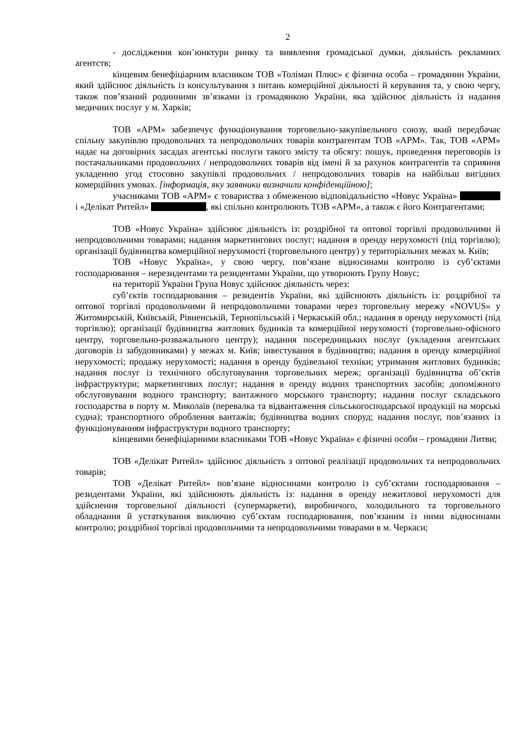2
- дослідження кон’юнктури ринку та виявлення громадської думки, діяльність рекламних агентств;
кінцевим бенефіціарним власником ТОВ «Толіман Плюс» є фізична особа – громадянин України, який здійснює діяльність із консультування з питань комерційної діяльності й керування та, у свою чергу, також пов’язаний родинними зв’язками із громадянкою України, яка здійснює діяльність із надання медичних послуг у м. Харків;
ТОВ «АРМ» забезпечує функціонування торговельно-закупівельного союзу, який передбачає спільну закупівлю продовольчих та непродовольчих товарів контрагентам ТОВ «АРМ». Так, ТОВ «АРМ» надає на договірних засадах агентські послуги такого змісту та обсягу: пошук, проведення переговорів із постачальниками продовольчих / непродовольчих товарів від імені й за рахунок контрагентів та сприяння укладенню угод стосовно закупівлі продовольчих / непродовольчих товарів на найбільш вигідних комерційних умовах. [інформація, яку заявники визначили конфіденційною];
учасниками ТОВ «АРМ» є товариства з обмеженою відповідальністю «Новус Україна» і «Делікат Ритейл» , які спільно контролюють ТОВ «АРМ», а також є його Контрагентами;
ТОВ «Новус Україна» здійснює діяльність із: роздрібної та оптової торгівлі продовольчими й непродовольчими товарами; надання маркетингових послуг; надання в оренду нерухомості (під торгівлю); організації будівництва комерційної нерухомості (торговельного центру) у територіальних межах м. Київ;
ТОВ «Новус Україна», у свою чергу, пов’язане відносинами контролю із суб’єктами господарювання – нерезидентами та резидентами України, що утворюють Групу Новус;
на території України Група Новус здійснює діяльність через:
суб’єктів господарювання – резидентів України, які здійснюють діяльність із: роздрібної та оптової торгівлі продовольчими й непродовольчими товарами через торговельну мережу «NOVUS» у Житомирській, Київській, Рівненській, Тернопільській і Черкаській обл.; надання в оренду нерухомості (під торгівлю); організації будівництва житлових будинків та комерційної нерухомості (торговельно-офісного центру, торговельно-розважального центру); надання посередницьких послуг (укладення агентських договорів із забудовниками) у межах м. Київ; інвестування в будівництво; надання в оренду комерційної нерухомості; продажу нерухомості; надання в оренду будівельної техніки; утримання житлових будинків; надання послуг із технічного обслуговування торговельних мереж; організації будівництва об’єктів інфраструктури; маркетингових послуг; надання в оренду водних транспортних засобів; допоміжного обслуговування водного транспорту; вантажного морського транспорту; надання послуг складського господарства в порту м. Миколаїв (перевалка та відвантаження сільськогосподарської продукції на морські судна); транспортного оброблення вантажів; будівництва водних споруд; надання послуг, пов’язаних із функціонуванням інфраструктури водного транспорту;
кінцевими бенефіціарними власниками ТОВ «Новус Україна» є фізичні особи – громадяни Литви;
ТОВ «Делікат Ритейл» здійснює діяльність з оптової реалізації продовольчих та непродовольчих товарів;
ТОВ «Делікат Ритейл» пов’язане відносинами контролю із суб’єктами господарювання – резидентами України, які здійснюють діяльність із: надання в оренду нежитлової нерухомості для здійснення торговельної діяльності (супермаркети), виробничого, холодильного та торговельного обладнання й устаткування виключно суб’єктам господарювання, пов’язаним із ними відносинами контролю; роздрібної торгівлі продовольчими та непродовольчими товарами в м. Черкаси;